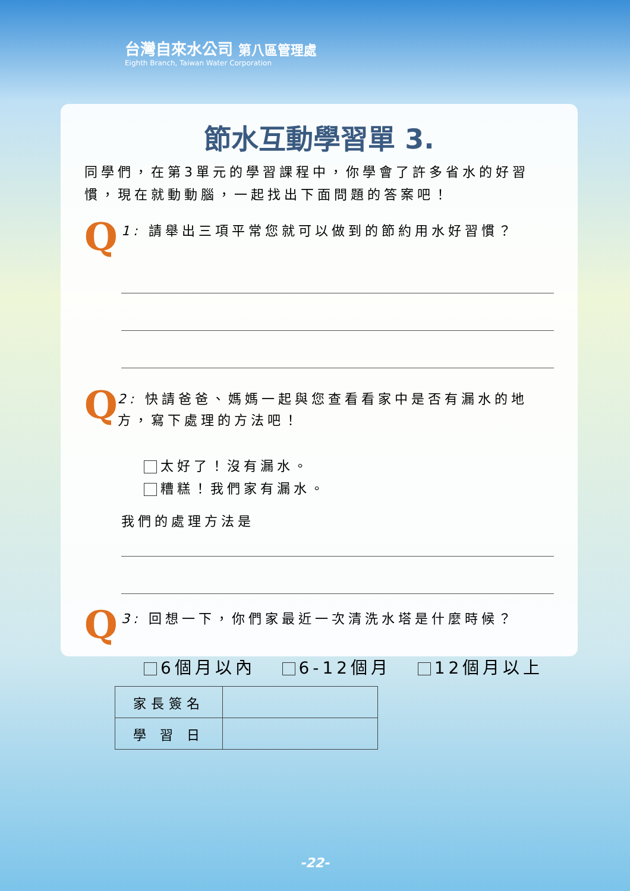台灣自來水公司 第八區管理處
Eighth Branch, Taiwan Water Corporation
節水互動學習單 3.
同學們，在第3單元的學習課程中，你學會了許多省水的好習慣，現在就動動腦，一起找出下面問題的答案吧！
Q
1: 請舉出三項平常您就可以做到的節約用水好習慣？
Q
2: 快請爸爸、媽媽一起與您查看看家中是否有漏水的地方，寫下處理的方法吧！
太好了！沒有漏水。
糟糕！我們家有漏水。
我們的處理方法是
Q
3: 回想一下，你們家最近一次清洗水塔是什麼時候？
6個月以內 6-12個月 12個月以上
| 家長簽名 | |
| 學 習 日 | |
-22-